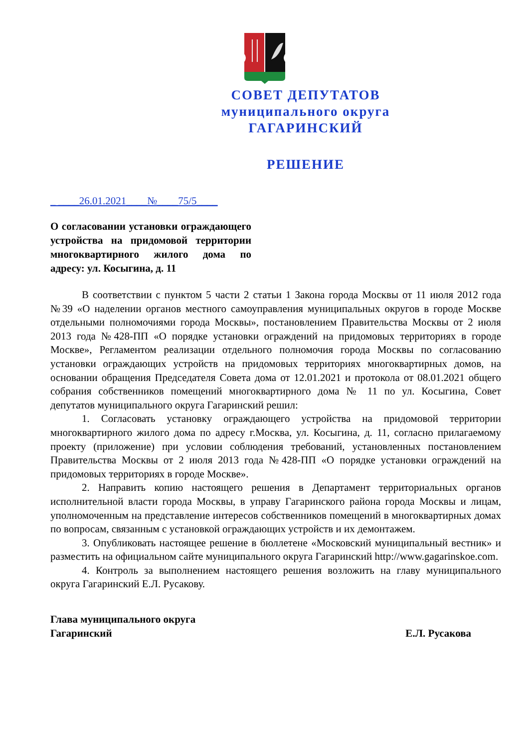СОВЕТ ДЕПУТАТОВ
муниципального округа
ГАГАРИНСКИЙ
РЕШЕНИЕ
_ ____26.01.2021____№____75/5____
О согласовании установки ограждающего устройства на придомовой территории многоквартирного жилого дома по адресу: ул. Косыгина, д. 11
В соответствии с пунктом 5 части 2 статьи 1 Закона города Москвы от 11 июля 2012 года №39 «О наделении органов местного самоуправления муниципальных округов в городе Москве отдельными полномочиями города Москвы», постановлением Правительства Москвы от 2 июля 2013 года №428-ПП «О порядке установки ограждений на придомовых территориях в городе Москве», Регламентом реализации отдельного полномочия города Москвы по согласованию установки ограждающих устройств на придомовых территориях многоквартирных домов, на основании обращения Председателя Совета дома от 12.01.2021 и протокола от 08.01.2021 общего собрания собственников помещений многоквартирного дома № 11 по ул. Косыгина, Совет депутатов муниципального округа Гагаринский решил:
1. Согласовать установку ограждающего устройства на придомовой территории многоквартирного жилого дома по адресу г.Москва, ул. Косыгина, д. 11, согласно прилагаемому проекту (приложение) при условии соблюдения требований, установленных постановлением Правительства Москвы от 2 июля 2013 года №428-ПП «О порядке установки ограждений на придомовых территориях в городе Москве».
2. Направить копию настоящего решения в Департамент территориальных органов исполнительной власти города Москвы, в управу Гагаринского района города Москвы и лицам, уполномоченным на представление интересов собственников помещений в многоквартирных домах по вопросам, связанным с установкой ограждающих устройств и их демонтажем.
3. Опубликовать настоящее решение в бюллетене «Московский муниципальный вестник» и разместить на официальном сайте муниципального округа Гагаринский http://www.gagarinskoe.com.
4. Контроль за выполнением настоящего решения возложить на главу муниципального округа Гагаринский Е.Л. Русакову.
Глава муниципального округа
Гагаринский
Е.Л. Русакова